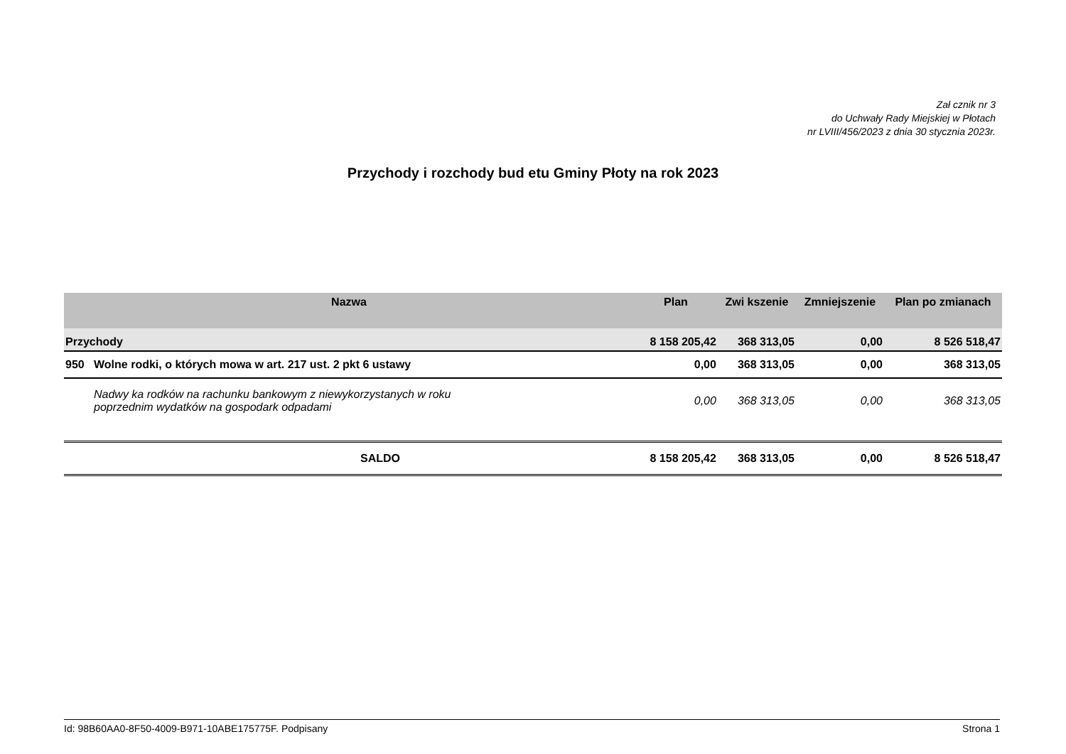Zał cznik nr 3
do Uchwały Rady Miejskiej w Płotach
nr LVIII/456/2023 z dnia 30 stycznia 2023r.
Przychody i rozchody bud etu Gminy Płoty na rok 2023
| Nazwa | Plan | Zwi kszenie | Zmniejszenie | Plan po zmianach |
| --- | --- | --- | --- | --- |
| Przychody | 8 158 205,42 | 368 313,05 | 0,00 | 8 526 518,47 |
| 950 Wolne rodki, o których mowa w art. 217 ust. 2 pkt 6 ustawy | 0,00 | 368 313,05 | 0,00 | 368 313,05 |
| Nadwy ka rodków na rachunku bankowym z niewykorzystanych w roku poprzednim wydatków na gospodark odpadami | 0,00 | 368 313,05 | 0,00 | 368 313,05 |
| SALDO | 8 158 205,42 | 368 313,05 | 0,00 | 8 526 518,47 |
Id: 98B60AA0-8F50-4009-B971-10ABE175775F. Podpisany Strona 1